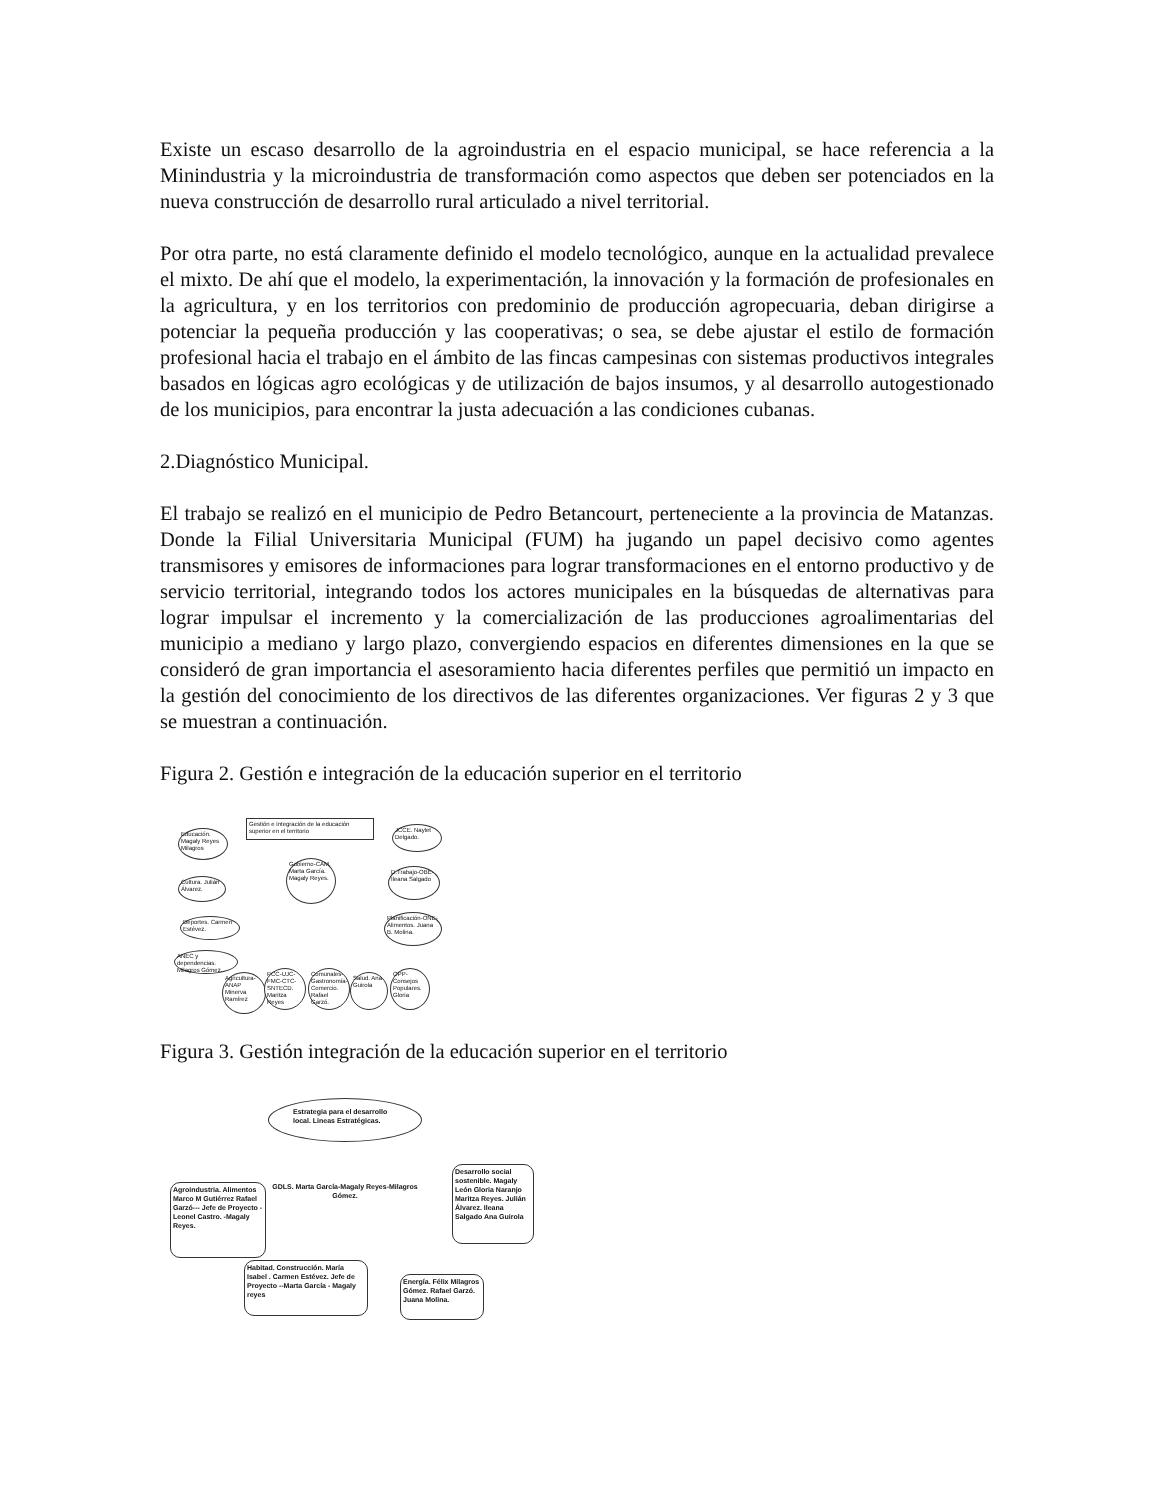Existe un escaso desarrollo de la agroindustria en el espacio municipal, se hace referencia a la Minindustria y la microindustria de transformación como aspectos que deben ser potenciados en la nueva construcción de desarrollo rural articulado a nivel territorial.
Por otra parte, no está claramente definido el modelo tecnológico, aunque en la actualidad prevalece el mixto. De ahí que el modelo, la experimentación, la innovación y la formación de profesionales en la agricultura, y en los territorios con predominio de producción agropecuaria, deban dirigirse a potenciar la pequeña producción y las cooperativas; o sea, se debe ajustar el estilo de formación profesional hacia el trabajo en el ámbito de las fincas campesinas con sistemas productivos integrales basados en lógicas agro ecológicas y de utilización de bajos insumos, y al desarrollo autogestionado de los municipios, para encontrar la justa adecuación a las condiciones cubanas.
2.Diagnóstico Municipal.
El trabajo se realizó en el municipio de Pedro Betancourt, perteneciente a la provincia de Matanzas. Donde la Filial Universitaria Municipal (FUM) ha jugando un papel decisivo como agentes transmisores y emisores de informaciones para lograr transformaciones en el entorno productivo y de servicio territorial, integrando todos los actores municipales en la búsquedas de alternativas para lograr impulsar el incremento y la comercialización de las producciones agroalimentarias del municipio a mediano y largo plazo, convergiendo espacios en diferentes dimensiones en la que se consideró de gran importancia el asesoramiento hacia diferentes perfiles que permitió un impacto en la gestión del conocimiento de los directivos de las diferentes organizaciones. Ver figuras 2 y 3 que se muestran a continuación.
Figura 2. Gestión e integración de la educación superior en el territorio
Gestión e integración de la educación superior en el territorio
Gobierno-CAM. Marta García. Magaly Reyes.
Educación. Magaly Reyes Milagros
Cultura. Julián Álvarez.
Deportes. Carmen Estévez.
ANEC y dependencias. Milagros Gómez.
Agricultura-ANAP Minerva Ramírez
PCC-UJC-FMC-CTC-SNTECD. Maritza Reyes
Comunales-Gastronomía-Comercio. Rafael Garzó.
Salud. Ana Guirola
OPP-Consejos Populares. Gloria
JCCE. Naylet Delgado.
D.Trabajo-OBE-Ileana Salgado
Planificación-ONE-Alimentos. Juana B. Molina.
Figura 3. Gestión integración de la educación superior en el territorio
Estrategia para el desarrollo local. Lineas Estratégicas.
GDLS. Marta García-Magaly Reyes-Milagros Gómez.
Agroindustria. Alimentos Marco M Gutiérrez Rafael Garzó--- Jefe de Proyecto -Leonel Castro. -Magaly Reyes.
Desarrollo social sostenible. Magaly León Gloria Naranjo Maritza Reyes. Julián Álvarez. Ileana Salgado Ana Guirola
Habitad. Construcción. María Isabel . Carmen Estévez. Jefe de Proyecto --Marta García - Magaly reyes
Energía. Félix Milagros Gómez. Rafael Garzó. Juana Molina.